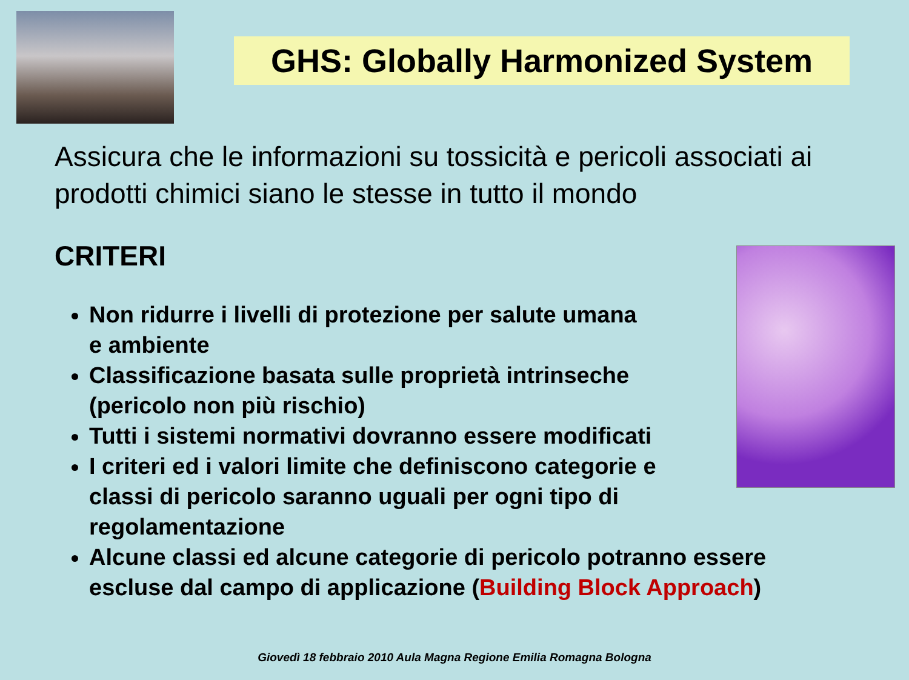GHS: Globally Harmonized System
Assicura che le informazioni su tossicità e pericoli associati ai prodotti chimici siano le stesse in tutto il mondo
CRITERI
Non ridurre i livelli di protezione per salute umana
e ambiente
Classificazione basata sulle proprietà intrinseche
(pericolo non più rischio)
Tutti i sistemi normativi dovranno essere modificati
I criteri ed i valori limite che definiscono categorie e
classi di pericolo saranno uguali per ogni tipo di
regolamentazione
Alcune classi ed alcune categorie di pericolo potranno essere escluse dal campo di applicazione (Building Block Approach)
Giovedì 18 febbraio 2010 Aula Magna Regione Emilia Romagna Bologna